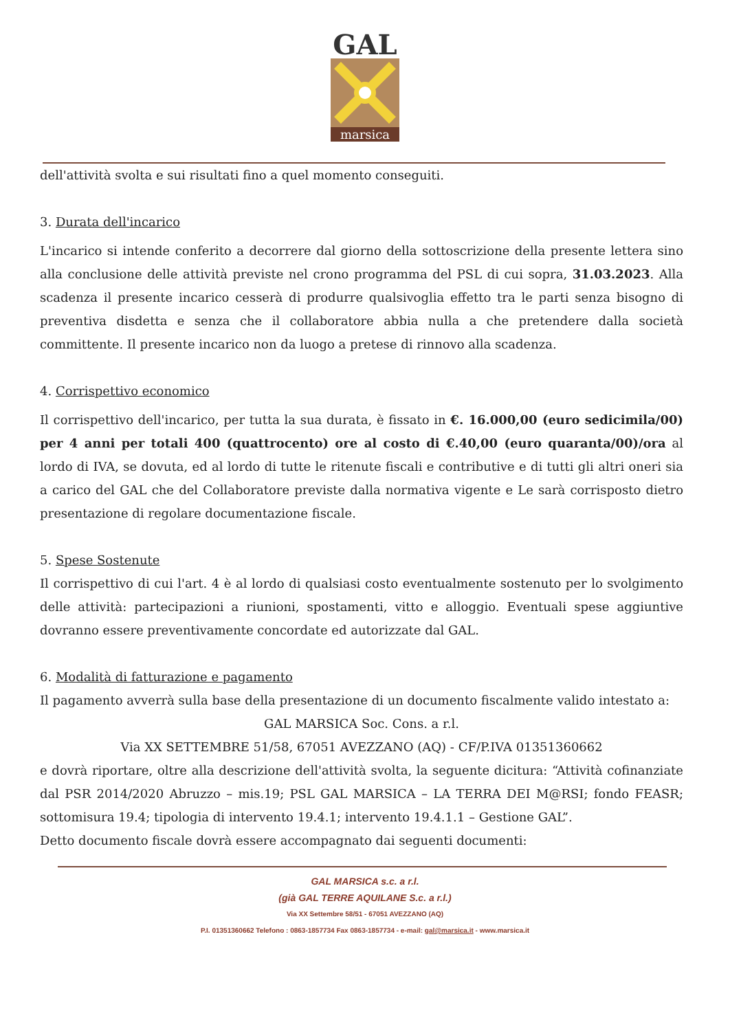GAL
marsica
dell'attività svolta e sui risultati fino a quel momento conseguiti.
3. Durata dell'incarico
L'incarico si intende conferito a decorrere dal giorno della sottoscrizione della presente lettera sino alla conclusione delle attività previste nel crono programma del PSL di cui sopra, 31.03.2023. Alla scadenza il presente incarico cesserà di produrre qualsivoglia effetto tra le parti senza bisogno di preventiva disdetta e senza che il collaboratore abbia nulla a che pretendere dalla società committente. Il presente incarico non da luogo a pretese di rinnovo alla scadenza.
4. Corrispettivo economico
Il corrispettivo dell'incarico, per tutta la sua durata, è fissato in €. 16.000,00 (euro sedicimila/00) per 4 anni per totali 400 (quattrocento) ore al costo di €.40,00 (euro quaranta/00)/ora al lordo di IVA, se dovuta, ed al lordo di tutte le ritenute fiscali e contributive e di tutti gli altri oneri sia a carico del GAL che del Collaboratore previste dalla normativa vigente e Le sarà corrisposto dietro presentazione di regolare documentazione fiscale.
5. Spese Sostenute
Il corrispettivo di cui l'art. 4 è al lordo di qualsiasi costo eventualmente sostenuto per lo svolgimento delle attività: partecipazioni a riunioni, spostamenti, vitto e alloggio. Eventuali spese aggiuntive dovranno essere preventivamente concordate ed autorizzate dal GAL.
6. Modalità di fatturazione e pagamento
Il pagamento avverrà sulla base della presentazione di un documento fiscalmente valido intestato a:
GAL MARSICA Soc. Cons. a r.l.
Via XX SETTEMBRE 51/58, 67051 AVEZZANO (AQ) - CF/P.IVA 01351360662
e dovrà riportare, oltre alla descrizione dell'attività svolta, la seguente dicitura: “Attività cofinanziate dal PSR 2014/2020 Abruzzo – mis.19; PSL GAL MARSICA – LA TERRA DEI M@RSI; fondo FEASR; sottomisura 19.4; tipologia di intervento 19.4.1; intervento 19.4.1.1 – Gestione GAL”.
Detto documento fiscale dovrà essere accompagnato dai seguenti documenti:
GAL MARSICA s.c. a r.l.
(già GAL TERRE AQUILANE S.c. a r.l.)
Via XX Settembre 58/51 - 67051 AVEZZANO (AQ)
P.I. 01351360662 Telefono : 0863-1857734 Fax 0863-1857734 - e-mail: gal@marsica.it - www.marsica.it